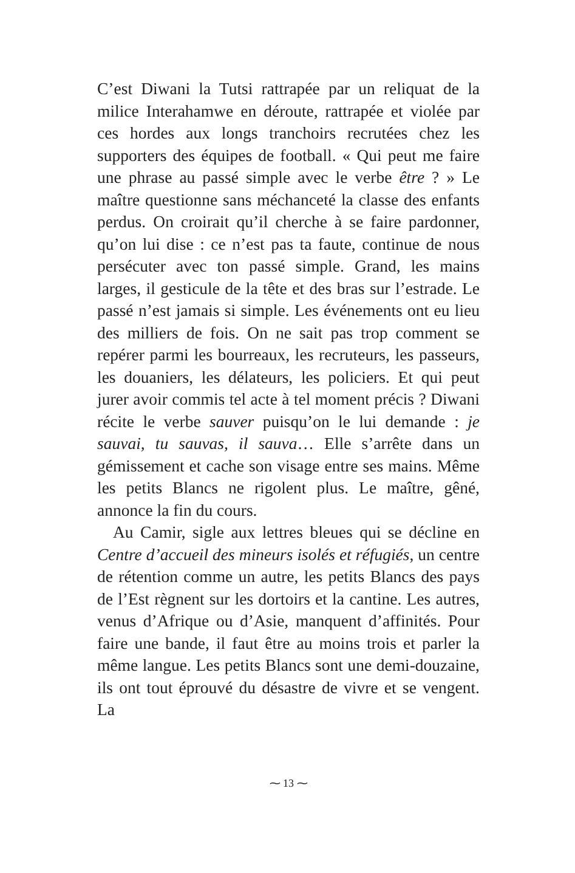C’est Diwani la Tutsi rattrapée par un reliquat de la milice Interahamwe en déroute, rattrapée et violée par ces hordes aux longs tranchoirs recrutées chez les supporters des équipes de football. « Qui peut me faire une phrase au passé simple avec le verbe être ? » Le maître questionne sans méchanceté la classe des enfants perdus. On croirait qu’il cherche à se faire pardonner, qu’on lui dise : ce n’est pas ta faute, continue de nous persécuter avec ton passé simple. Grand, les mains larges, il gesticule de la tête et des bras sur l’estrade. Le passé n’est jamais si simple. Les événements ont eu lieu des milliers de fois. On ne sait pas trop comment se repérer parmi les bourreaux, les recruteurs, les passeurs, les douaniers, les délateurs, les policiers. Et qui peut jurer avoir commis tel acte à tel moment précis ? Diwani récite le verbe sauver puisqu’on le lui demande : je sauvai, tu sauvas, il sauva… Elle s’arrête dans un gémissement et cache son visage entre ses mains. Même les petits Blancs ne rigolent plus. Le maître, gêné, annonce la fin du cours.
Au Camir, sigle aux lettres bleues qui se décline en Centre d’accueil des mineurs isolés et réfugiés, un centre de rétention comme un autre, les petits Blancs des pays de l’Est règnent sur les dortoirs et la cantine. Les autres, venus d’Afrique ou d’Asie, manquent d’affinités. Pour faire une bande, il faut être au moins trois et parler la même langue. Les petits Blancs sont une demi-douzaine, ils ont tout éprouvé du désastre de vivre et se vengent. La
⁓ 13 ⁓